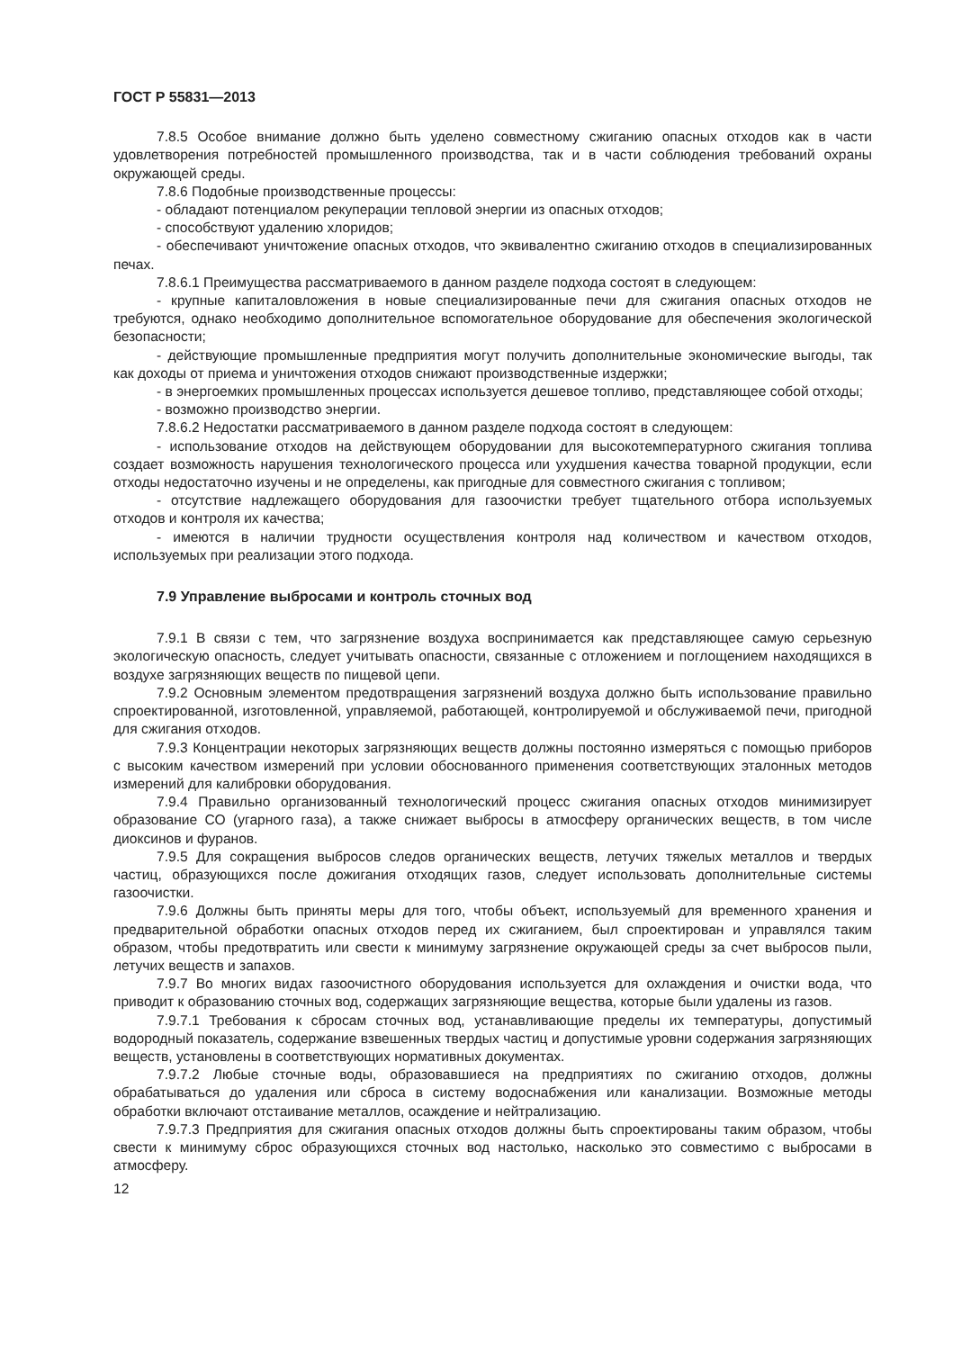ГОСТ Р 55831—2013
7.8.5 Особое внимание должно быть уделено совместному сжиганию опасных отходов как в части удовлетворения потребностей промышленного производства, так и в части соблюдения требований охраны окружающей среды.
7.8.6 Подобные производственные процессы:
- обладают потенциалом рекуперации тепловой энергии из опасных отходов;
- способствуют удалению хлоридов;
- обеспечивают уничтожение опасных отходов, что эквивалентно сжиганию отходов в специализированных печах.
7.8.6.1 Преимущества рассматриваемого в данном разделе подхода состоят в следующем:
- крупные капиталовложения в новые специализированные печи для сжигания опасных отходов не требуются, однако необходимо дополнительное вспомогательное оборудование для обеспечения экологической безопасности;
- действующие промышленные предприятия могут получить дополнительные экономические выгоды, так как доходы от приема и уничтожения отходов снижают производственные издержки;
- в энергоемких промышленных процессах используется дешевое топливо, представляющее собой отходы;
- возможно производство энергии.
7.8.6.2 Недостатки рассматриваемого в данном разделе подхода состоят в следующем:
- использование отходов на действующем оборудовании для высокотемпературного сжигания топлива создает возможность нарушения технологического процесса или ухудшения качества товарной продукции, если отходы недостаточно изучены и не определены, как пригодные для совместного сжигания с топливом;
- отсутствие надлежащего оборудования для газоочистки требует тщательного отбора используемых отходов и контроля их качества;
- имеются в наличии трудности осуществления контроля над количеством и качеством отходов, используемых при реализации этого подхода.
7.9 Управление выбросами и контроль сточных вод
7.9.1 В связи с тем, что загрязнение воздуха воспринимается как представляющее самую серьезную экологическую опасность, следует учитывать опасности, связанные с отложением и поглощением находящихся в воздухе загрязняющих веществ по пищевой цепи.
7.9.2 Основным элементом предотвращения загрязнений воздуха должно быть использование правильно спроектированной, изготовленной, управляемой, работающей, контролируемой и обслуживаемой печи, пригодной для сжигания отходов.
7.9.3 Концентрации некоторых загрязняющих веществ должны постоянно измеряться с помощью приборов с высоким качеством измерений при условии обоснованного применения соответствующих эталонных методов измерений для калибровки оборудования.
7.9.4 Правильно организованный технологический процесс сжигания опасных отходов минимизирует образование СО (угарного газа), а также снижает выбросы в атмосферу органических веществ, в том числе диоксинов и фуранов.
7.9.5 Для сокращения выбросов следов органических веществ, летучих тяжелых металлов и твердых частиц, образующихся после дожигания отходящих газов, следует использовать дополнительные системы газоочистки.
7.9.6 Должны быть приняты меры для того, чтобы объект, используемый для временного хранения и предварительной обработки опасных отходов перед их сжиганием, был спроектирован и управлялся таким образом, чтобы предотвратить или свести к минимуму загрязнение окружающей среды за счет выбросов пыли, летучих веществ и запахов.
7.9.7 Во многих видах газоочистного оборудования используется для охлаждения и очистки вода, что приводит к образованию сточных вод, содержащих загрязняющие вещества, которые были удалены из газов.
7.9.7.1 Требования к сбросам сточных вод, устанавливающие пределы их температуры, допустимый водородный показатель, содержание взвешенных твердых частиц и допустимые уровни содержания загрязняющих веществ, установлены в соответствующих нормативных документах.
7.9.7.2 Любые сточные воды, образовавшиеся на предприятиях по сжиганию отходов, должны обрабатываться до удаления или сброса в систему водоснабжения или канализации. Возможные методы обработки включают отстаивание металлов, осаждение и нейтрализацию.
7.9.7.3 Предприятия для сжигания опасных отходов должны быть спроектированы таким образом, чтобы свести к минимуму сброс образующихся сточных вод настолько, насколько это совместимо с выбросами в атмосферу.
12